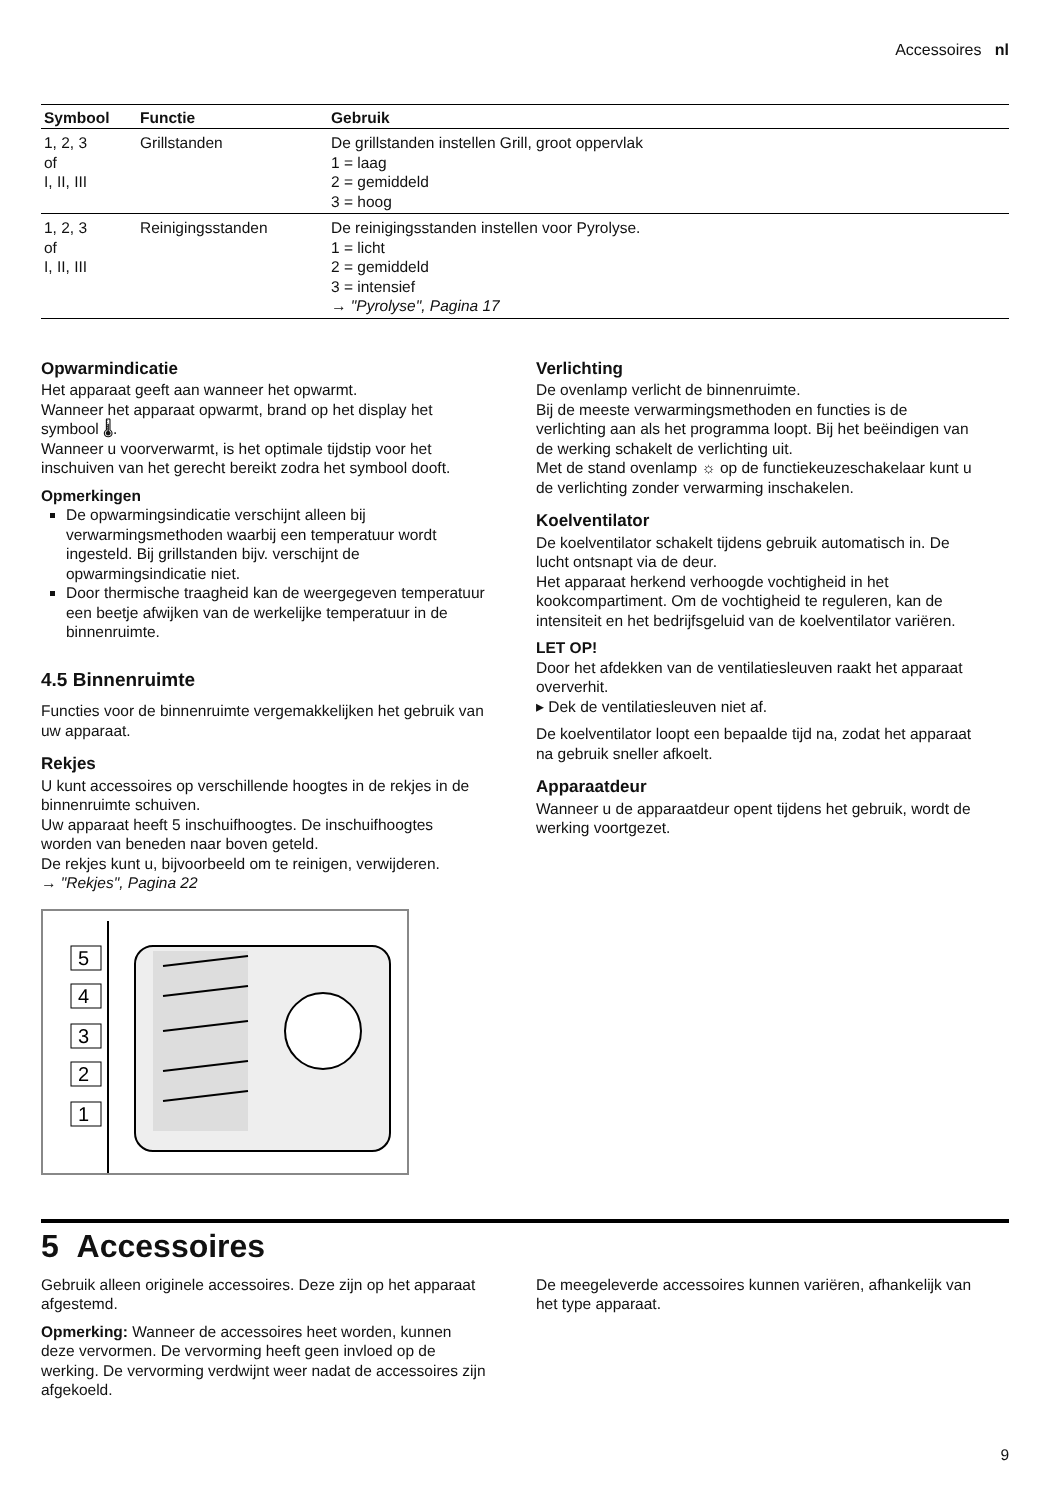Accessoires nl
| Symbool | Functie | Gebruik |
| --- | --- | --- |
| 1, 2, 3 of I, II, III | Grillstanden | De grillstanden instellen Grill, groot oppervlak 1 = laag 2 = gemiddeld 3 = hoog |
| 1, 2, 3 of I, II, III | Reinigingsstanden | De reinigingsstanden instellen voor Pyrolyse. 1 = licht 2 = gemiddeld 3 = intensief → "Pyrolyse", Pagina 17 |
Opwarmindicatie
Het apparaat geeft aan wanneer het opwarmt.
Wanneer het apparaat opwarmt, brand op het display het symbool 🌡.
Wanneer u voorverwarmt, is het optimale tijdstip voor het inschuiven van het gerecht bereikt zodra het symbool dooft.
Opmerkingen
De opwarmingsindicatie verschijnt alleen bij verwarmingsmethoden waarbij een temperatuur wordt ingesteld. Bij grillstanden bijv. verschijnt de opwarmingsindicatie niet.
Door thermische traagheid kan de weergegeven temperatuur een beetje afwijken van de werkelijke temperatuur in de binnenruimte.
4.5 Binnenruimte
Functies voor de binnenruimte vergemakkelijken het gebruik van uw apparaat.
Rekjes
U kunt accessoires op verschillende hoogtes in de rekjes in de binnenruimte schuiven.
Uw apparaat heeft 5 inschuifhoogtes. De inschuifhoogtes worden van beneden naar boven geteld.
De rekjes kunt u, bijvoorbeeld om te reinigen, verwijderen.
→ "Rekjes", Pagina 22
5
4
3
2
1
Verlichting
De ovenlamp verlicht de binnenruimte.
Bij de meeste verwarmingsmethoden en functies is de verlichting aan als het programma loopt. Bij het beëindigen van de werking schakelt de verlichting uit.
Met de stand ovenlamp ☼ op de functiekeuzeschakelaar kunt u de verlichting zonder verwarming inschakelen.
Koelventilator
De koelventilator schakelt tijdens gebruik automatisch in. De lucht ontsnapt via de deur.
Het apparaat herkend verhoogde vochtigheid in het kookcompartiment. Om de vochtigheid te reguleren, kan de intensiteit en het bedrijfsgeluid van de koelventilator variëren.
LET OP!
Door het afdekken van de ventilatiesleuven raakt het apparaat oververhit.
▸ Dek de ventilatiesleuven niet af.
De koelventilator loopt een bepaalde tijd na, zodat het apparaat na gebruik sneller afkoelt.
Apparaatdeur
Wanneer u de apparaatdeur opent tijdens het gebruik, wordt de werking voortgezet.
5 Accessoires
Gebruik alleen originele accessoires. Deze zijn op het apparaat afgestemd.
Opmerking: Wanneer de accessoires heet worden, kunnen deze vervormen. De vervorming heeft geen invloed op de werking. De vervorming verdwijnt weer nadat de accessoires zijn afgekoeld.
De meegeleverde accessoires kunnen variëren, afhankelijk van het type apparaat.
9